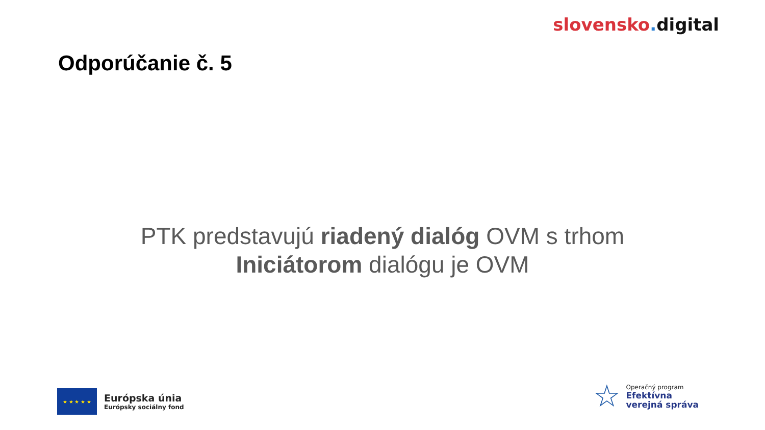slovensko. digital
Odporúčanie č. 5
PTK predstavujú riadený dialóg OVM s trhom
Iniciátorom dialógu je OVM
★ ★ ★ ★ ★
Európska únia
Európsky sociálny fond
☆
Operačný program
Efektívna
verejná správa